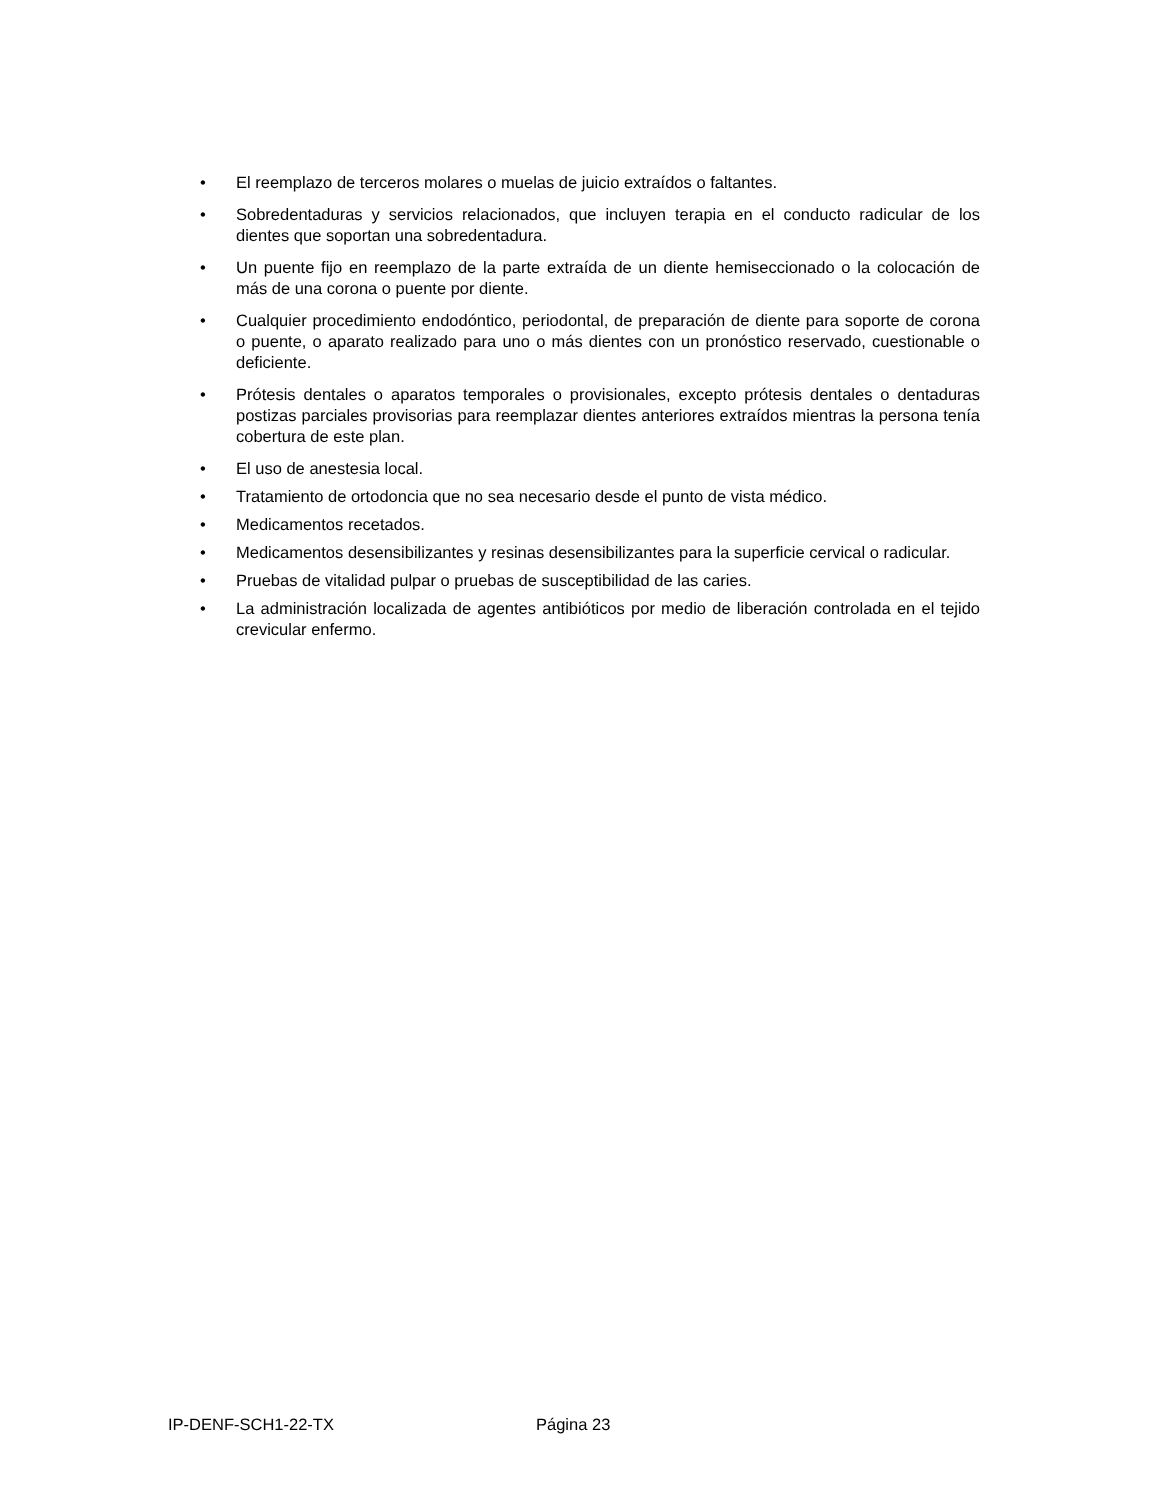• El reemplazo de terceros molares o muelas de juicio extraídos o faltantes.
• Sobredentaduras y servicios relacionados, que incluyen terapia en el conducto radicular de los dientes que soportan una sobredentadura.
• Un puente fijo en reemplazo de la parte extraída de un diente hemiseccionado o la colocación de más de una corona o puente por diente.
• Cualquier procedimiento endodóntico, periodontal, de preparación de diente para soporte de corona o puente, o aparato realizado para uno o más dientes con un pronóstico reservado, cuestionable o deficiente.
• Prótesis dentales o aparatos temporales o provisionales, excepto prótesis dentales o dentaduras postizas parciales provisorias para reemplazar dientes anteriores extraídos mientras la persona tenía cobertura de este plan.
• El uso de anestesia local.
• Tratamiento de ortodoncia que no sea necesario desde el punto de vista médico.
• Medicamentos recetados.
• Medicamentos desensibilizantes y resinas desensibilizantes para la superficie cervical o radicular.
• Pruebas de vitalidad pulpar o pruebas de susceptibilidad de las caries.
• La administración localizada de agentes antibióticos por medio de liberación controlada en el tejido crevicular enfermo.
IP-DENF-SCH1-22-TX Página 23